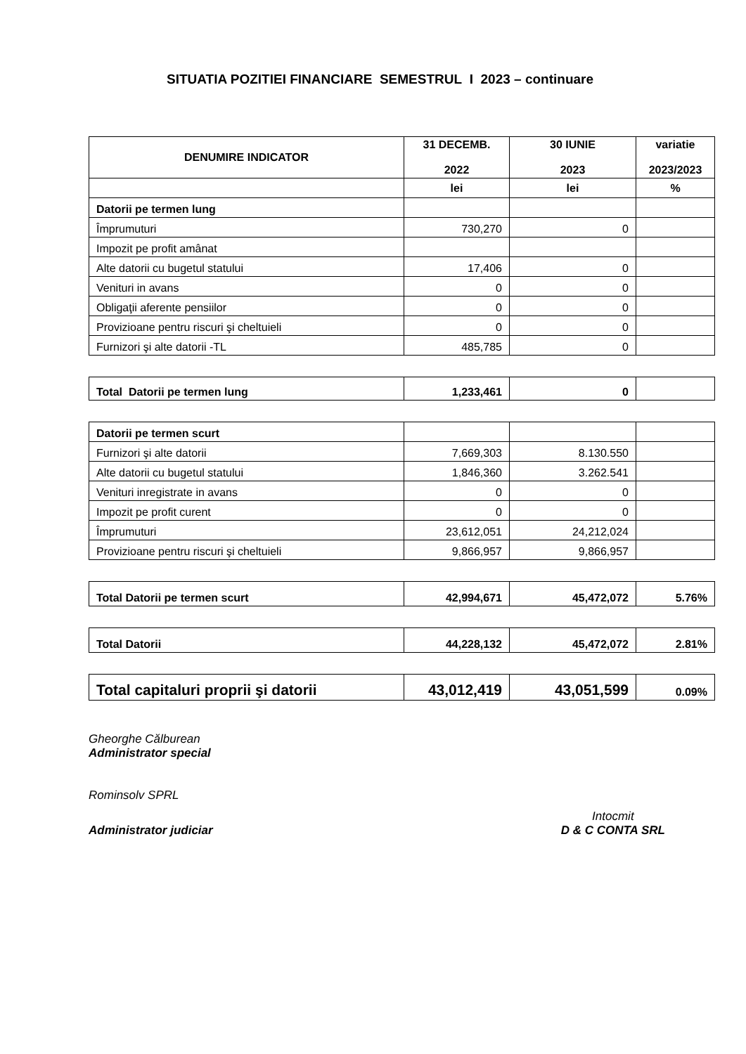SITUATIA POZITIEI FINANCIARE SEMESTRUL I 2023 – continuare
| DENUMIRE INDICATOR | 31 DECEMB. 2022 | 30 IUNIE 2023 | variatie 2023/2023 |
| --- | --- | --- | --- |
| | lei | lei | % |
| Datorii pe termen lung | | | |
| Împrumuturi | 730,270 | 0 | |
| Impozit pe profit amânat | | | |
| Alte datorii cu bugetul statului | 17,406 | 0 | |
| Venituri in avans | 0 | 0 | |
| Obligaţii aferente pensiilor | 0 | 0 | |
| Provizioane pentru riscuri şi cheltuieli | 0 | 0 | |
| Furnizori şi alte datorii -TL | 485,785 | 0 | |
| Total Datorii pe termen lung | 1,233,461 | 0 | |
| Datorii pe termen scurt | | | |
| Furnizori şi alte datorii | 7,669,303 | 8.130.550 | |
| Alte datorii cu bugetul statului | 1,846,360 | 3.262.541 | |
| Venituri inregistrate in avans | 0 | 0 | |
| Impozit pe profit curent | 0 | 0 | |
| Împrumuturi | 23,612,051 | 24,212,024 | |
| Provizioane pentru riscuri şi cheltuieli | 9,866,957 | 9,866,957 | |
| Total Datorii pe termen scurt | 42,994,671 | 45,472,072 | 5.76% |
| Total Datorii | 44,228,132 | 45,472,072 | 2.81% |
| Total capitaluri proprii şi datorii | 43,012,419 | 43,051,599 | 0.09% |
Gheorghe Călburean
Administrator special
Rominsolv SPRL
Administrator judiciar
Intocmit
D & C CONTA SRL